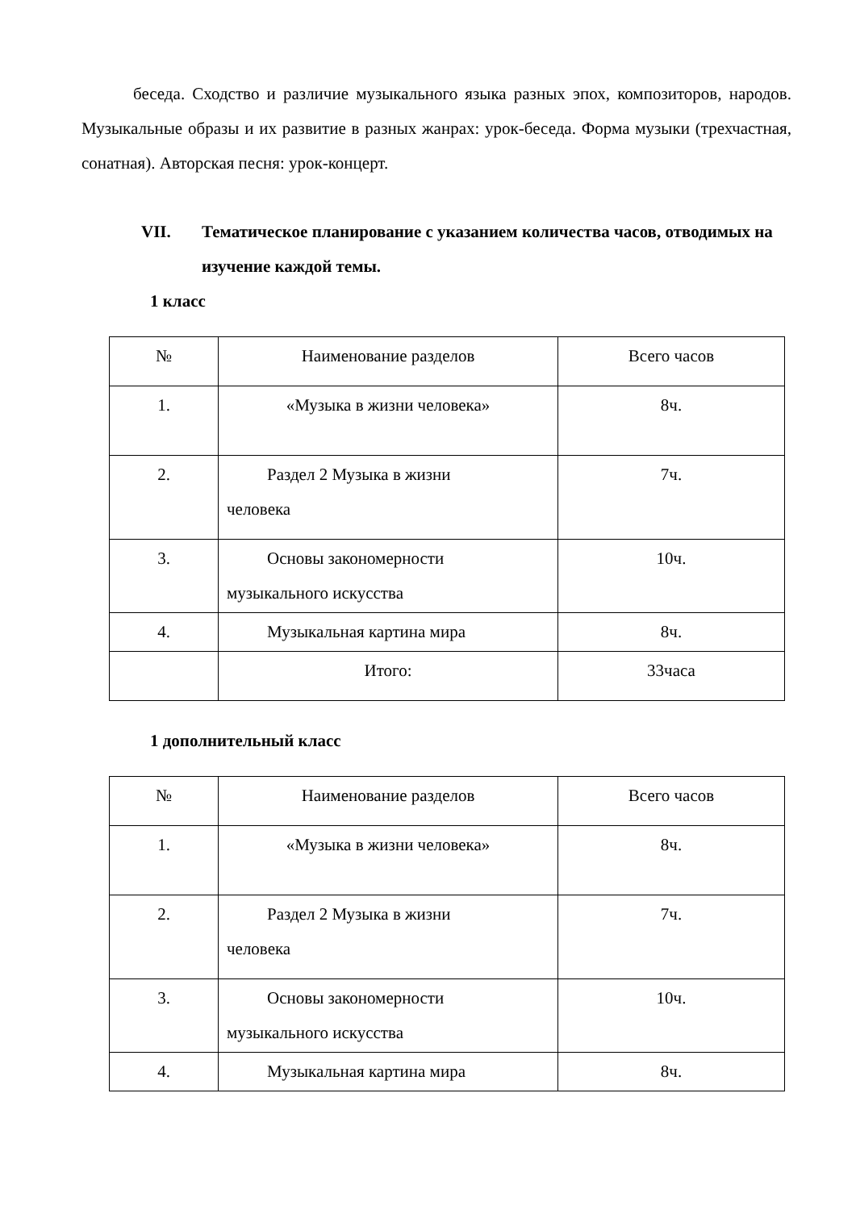беседа. Сходство и различие музыкального языка разных эпох, композиторов, народов. Музыкальные образы и их развитие в разных жанрах: урок-беседа. Форма музыки (трехчастная, сонатная). Авторская песня: урок-концерт.
VII. Тематическое планирование с указанием количества часов, отводимых на изучение каждой темы.
1 класс
| № | Наименование разделов | Всего часов |
| 1. | «Музыка в жизни человека» | 8ч. |
| 2. | Раздел 2 Музыка в жизни человека | 7ч. |
| 3. | Основы закономерности музыкального искусства | 10ч. |
| 4. | Музыкальная картина мира | 8ч. |
| | Итого: | 33часа |
1 дополнительный класс
| № | Наименование разделов | Всего часов |
| 1. | «Музыка в жизни человека» | 8ч. |
| 2. | Раздел 2 Музыка в жизни человека | 7ч. |
| 3. | Основы закономерности музыкального искусства | 10ч. |
| 4. | Музыкальная картина мира | 8ч. |